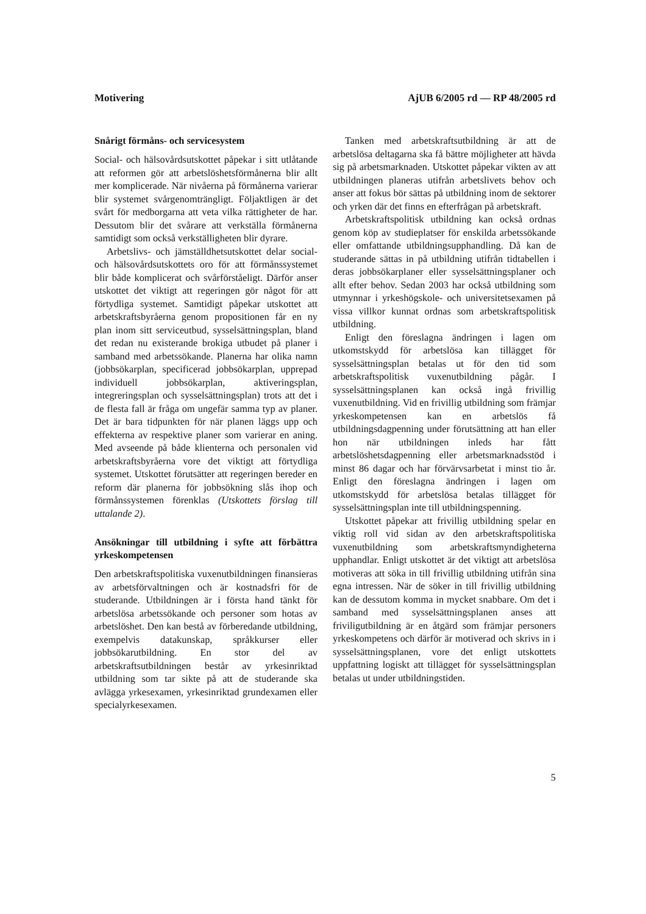Motivering AjUB 6/2005 rd — RP 48/2005 rd
Snårigt förmåns- och servicesystem
Social- och hälsovårdsutskottet påpekar i sitt utlåtande att reformen gör att arbetslöshetsförmånerna blir allt mer komplicerade. När nivåerna på förmånerna varierar blir systemet svårgenomträngligt. Följaktligen är det svårt för medborgarna att veta vilka rättigheter de har. Dessutom blir det svårare att verkställa förmånerna samtidigt som också verkställigheten blir dyrare.
Arbetslivs- och jämställdhetsutskottet delar social- och hälsovårdsutskottets oro för att förmånssystemet blir både komplicerat och svårförståeligt. Därför anser utskottet det viktigt att regeringen gör något för att förtydliga systemet. Samtidigt påpekar utskottet att arbetskraftsbyråerna genom propositionen får en ny plan inom sitt serviceutbud, sysselsättningsplan, bland det redan nu existerande brokiga utbudet på planer i samband med arbetssökande. Planerna har olika namn (jobbsökarplan, specificerad jobbsökarplan, upprepad individuell jobbsökarplan, aktiveringsplan, integreringsplan och sysselsättningsplan) trots att det i de flesta fall är fråga om ungefär samma typ av planer. Det är bara tidpunkten för när planen läggs upp och effekterna av respektive planer som varierar en aning. Med avseende på både klienterna och personalen vid arbetskraftsbyråerna vore det viktigt att förtydliga systemet. Utskottet förutsätter att regeringen bereder en reform där planerna för jobbsökning slås ihop och förmånssystemen förenklas (Utskottets förslag till uttalande 2).
Ansökningar till utbildning i syfte att förbättra yrkeskompetensen
Den arbetskraftspolitiska vuxenutbildningen finansieras av arbetsförvaltningen och är kostnadsfri för de studerande. Utbildningen är i första hand tänkt för arbetslösa arbetssökande och personer som hotas av arbetslöshet. Den kan bestå av förberedande utbildning, exempelvis datakunskap, språkkurser eller jobbsökarutbildning. En stor del av arbetskraftsutbildningen består av yrkesinriktad utbildning som tar sikte på att de studerande ska avlägga yrkesexamen, yrkesinriktad grundexamen eller specialyrkesexamen.
Tanken med arbetskraftsutbildning är att de arbetslösa deltagarna ska få bättre möjligheter att hävda sig på arbetsmarknaden. Utskottet påpekar vikten av att utbildningen planeras utifrån arbetslivets behov och anser att fokus bör sättas på utbildning inom de sektorer och yrken där det finns en efterfrågan på arbetskraft.
Arbetskraftspolitisk utbildning kan också ordnas genom köp av studieplatser för enskilda arbetssökande eller omfattande utbildningsupphandling. Då kan de studerande sättas in på utbildning utifrån tidtabellen i deras jobbsökarplaner eller sysselsättningsplaner och allt efter behov. Sedan 2003 har också utbildning som utmynnar i yrkeshögskole- och universitetsexamen på vissa villkor kunnat ordnas som arbetskraftspolitisk utbildning.
Enligt den föreslagna ändringen i lagen om utkomstskydd för arbetslösa kan tillägget för sysselsättningsplan betalas ut för den tid som arbetskraftspolitisk vuxenutbildning pågår. I sysselsättningsplanen kan också ingå frivillig vuxenutbildning. Vid en frivillig utbildning som främjar yrkeskompetensen kan en arbetslös få utbildningsdagpenning under förutsättning att han eller hon när utbildningen inleds har fått arbetslöshetsdagpenning eller arbetsmarknadsstöd i minst 86 dagar och har förvärvsarbetat i minst tio år. Enligt den föreslagna ändringen i lagen om utkomstskydd för arbetslösa betalas tillägget för sysselsättningsplan inte till utbildningspenning.
Utskottet påpekar att frivillig utbildning spelar en viktig roll vid sidan av den arbetskraftspolitiska vuxenutbildning som arbetskraftsmyndigheterna upphandlar. Enligt utskottet är det viktigt att arbetslösa motiveras att söka in till frivillig utbildning utifrån sina egna intressen. När de söker in till frivillig utbildning kan de dessutom komma in mycket snabbare. Om det i samband med sysselsättningsplanen anses att friviligutbildning är en åtgärd som främjar personers yrkeskompetens och därför är motiverad och skrivs in i sysselsättningsplanen, vore det enligt utskottets uppfattning logiskt att tillägget för sysselsättningsplan betalas ut under utbildningstiden.
5